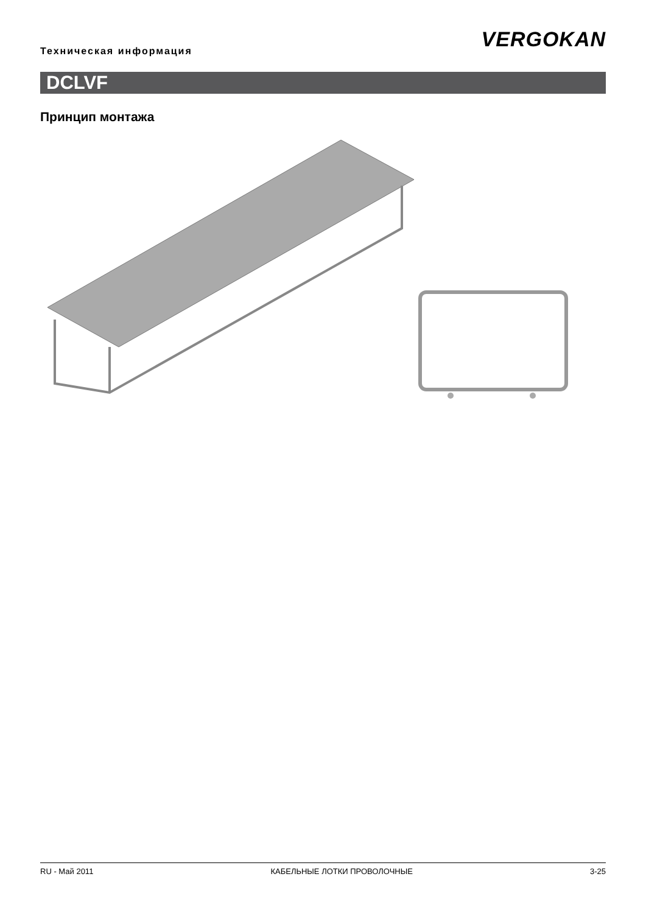Техническая информация VERGOKAN
DCLVF
Принцип монтажа
RU - Май 2011 КАБЕЛЬНЫЕ ЛОТКИ ПРОВОЛОЧНЫЕ 3-25